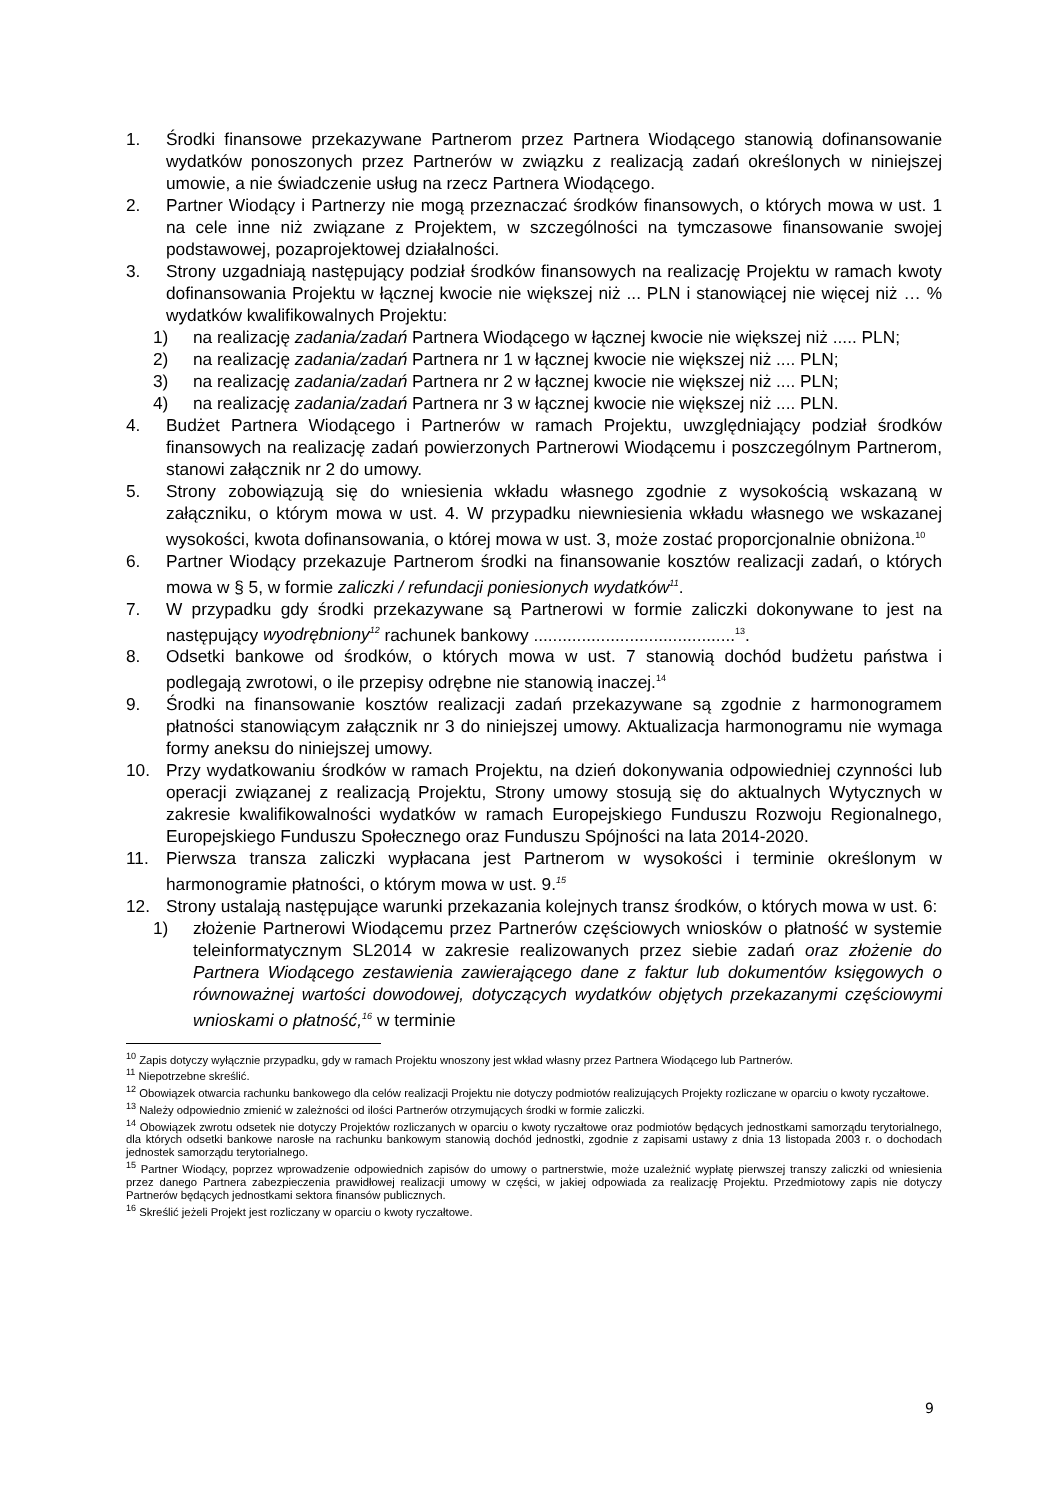1. Środki finansowe przekazywane Partnerom przez Partnera Wiodącego stanowią dofinansowanie wydatków ponoszonych przez Partnerów w związku z realizacją zadań określonych w niniejszej umowie, a nie świadczenie usług na rzecz Partnera Wiodącego.
2. Partner Wiodący i Partnerzy nie mogą przeznaczać środków finansowych, o których mowa w ust. 1 na cele inne niż związane z Projektem, w szczególności na tymczasowe finansowanie swojej podstawowej, pozaprojektowej działalności.
3. Strony uzgadniają następujący podział środków finansowych na realizację Projektu w ramach kwoty dofinansowania Projektu w łącznej kwocie nie większej niż ... PLN i stanowiącej nie więcej niż … % wydatków kwalifikowalnych Projektu:
1) na realizację zadania/zadań Partnera Wiodącego w łącznej kwocie nie większej niż ..... PLN;
2) na realizację zadania/zadań Partnera nr 1 w łącznej kwocie nie większej niż .... PLN;
3) na realizację zadania/zadań Partnera nr 2 w łącznej kwocie nie większej niż .... PLN;
4) na realizację zadania/zadań Partnera nr 3 w łącznej kwocie nie większej niż .... PLN.
4. Budżet Partnera Wiodącego i Partnerów w ramach Projektu, uwzględniający podział środków finansowych na realizację zadań powierzonych Partnerowi Wiodącemu i poszczególnym Partnerom, stanowi załącznik nr 2 do umowy.
5. Strony zobowiązują się do wniesienia wkładu własnego zgodnie z wysokością wskazaną w załączniku, o którym mowa w ust. 4. W przypadku niewniesienia wkładu własnego we wskazanej wysokości, kwota dofinansowania, o której mowa w ust. 3, może zostać proporcjonalnie obniżona.<sup>10</sup>
6. Partner Wiodący przekazuje Partnerom środki na finansowanie kosztów realizacji zadań, o których mowa w § 5, w formie zaliczki / refundacji poniesionych wydatków<sup>11</sup>.
7. W przypadku gdy środki przekazywane są Partnerowi w formie zaliczki dokonywane to jest na następujący wyodrębniony<sup>12</sup> rachunek bankowy ..........................................<sup>13</sup>.
8. Odsetki bankowe od środków, o których mowa w ust. 7 stanowią dochód budżetu państwa i podlegają zwrotowi, o ile przepisy odrębne nie stanowią inaczej.<sup>14</sup>
9. Środki na finansowanie kosztów realizacji zadań przekazywane są zgodnie z harmonogramem płatności stanowiącym załącznik nr 3 do niniejszej umowy. Aktualizacja harmonogramu nie wymaga formy aneksu do niniejszej umowy.
10. Przy wydatkowaniu środków w ramach Projektu, na dzień dokonywania odpowiedniej czynności lub operacji związanej z realizacją Projektu, Strony umowy stosują się do aktualnych Wytycznych w zakresie kwalifikowalności wydatków w ramach Europejskiego Funduszu Rozwoju Regionalnego, Europejskiego Funduszu Społecznego oraz Funduszu Spójności na lata 2014-2020.
11. Pierwsza transza zaliczki wypłacana jest Partnerom w wysokości i terminie określonym w harmonogramie płatności, o którym mowa w ust. 9.<sup>15</sup>
12. Strony ustalają następujące warunki przekazania kolejnych transz środków, o których mowa w ust. 6:
1) złożenie Partnerowi Wiodącemu przez Partnerów częściowych wniosków o płatność w systemie teleinformatycznym SL2014 w zakresie realizowanych przez siebie zadań oraz złożenie do Partnera Wiodącego zestawienia zawierającego dane z faktur lub dokumentów księgowych o równoważnej wartości dowodowej, dotyczących wydatków objętych przekazanymi częściowymi wnioskami o płatność,<sup>16</sup> w terminie
<sup>10</sup> Zapis dotyczy wyłącznie przypadku, gdy w ramach Projektu wnoszony jest wkład własny przez Partnera Wiodącego lub Partnerów.
<sup>11</sup> Niepotrzebne skreślić.
<sup>12</sup> Obowiązek otwarcia rachunku bankowego dla celów realizacji Projektu nie dotyczy podmiotów realizujących Projekty rozliczane w oparciu o kwoty ryczałtowe.
<sup>13</sup> Należy odpowiednio zmienić w zależności od ilości Partnerów otrzymujących środki w formie zaliczki.
<sup>14</sup> Obowiązek zwrotu odsetek nie dotyczy Projektów rozliczanych w oparciu o kwoty ryczałtowe oraz podmiotów będących jednostkami samorządu terytorialnego, dla których odsetki bankowe narosłe na rachunku bankowym stanowią dochód jednostki, zgodnie z zapisami ustawy z dnia 13 listopada 2003 r. o dochodach jednostek samorządu terytorialnego.
<sup>15</sup> Partner Wiodący, poprzez wprowadzenie odpowiednich zapisów do umowy o partnerstwie, może uzależnić wypłatę pierwszej transzy zaliczki od wniesienia przez danego Partnera zabezpieczenia prawidłowej realizacji umowy w części, w jakiej odpowiada za realizację Projektu. Przedmiotowy zapis nie dotyczy Partnerów będących jednostkami sektora finansów publicznych.
<sup>16</sup> Skreślić jeżeli Projekt jest rozliczany w oparciu o kwoty ryczałtowe.
9